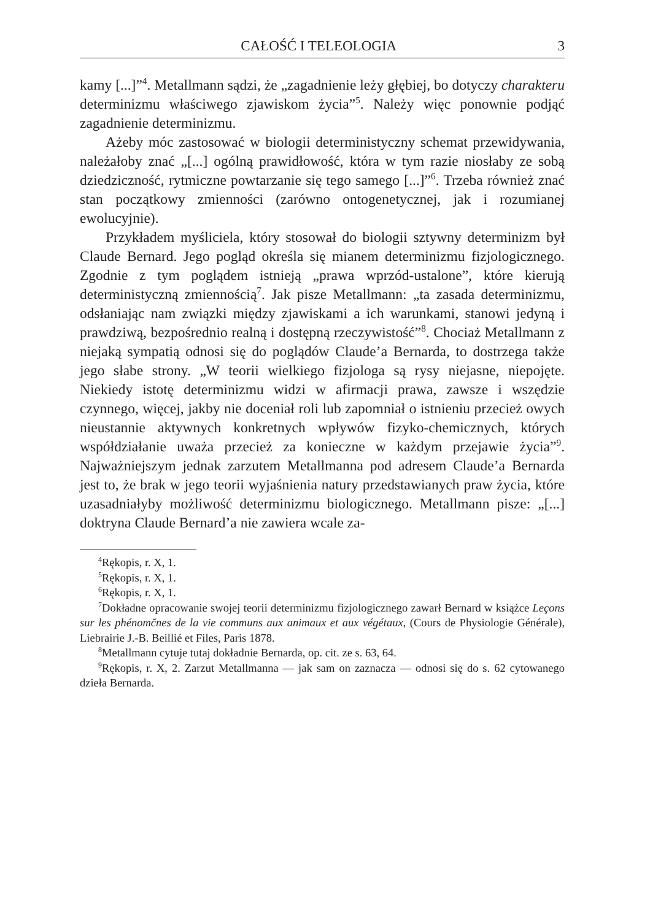CAŁOŚĆ I TELEOLOGIA 3
kamy [...]”<sup>4</sup>. Metallmann sądzi, że „zagadnienie leży głębiej, bo dotyczy charakteru determinizmu właściwego zjawiskom życia”<sup>5</sup>. Należy więc ponownie podjąć zagadnienie determinizmu.
Ażeby móc zastosować w biologii deterministyczny schemat przewidywania, należałoby znać „[...] ogólną prawidłowość, która w tym razie niosłaby ze sobą dziedziczność, rytmiczne powtarzanie się tego samego [...]”<sup>6</sup>. Trzeba również znać stan początkowy zmienności (zarówno ontogenetycznej, jak i rozumianej ewolucyjnie).
Przykładem myśliciela, który stosował do biologii sztywny determinizm był Claude Bernard. Jego pogląd określa się mianem determinizmu fizjologicznego. Zgodnie z tym poglądem istnieją „prawa wprzód-ustalone”, które kierują deterministyczną zmiennością<sup>7</sup>. Jak pisze Metallmann: „ta zasada determinizmu, odsłaniając nam związki między zjawiskami a ich warunkami, stanowi jedyną i prawdziwą, bezpośrednio realną i dostępną rzeczywistość”<sup>8</sup>. Chociaż Metallmann z niejaką sympatią odnosi się do poglądów Claude’a Bernarda, to dostrzega także jego słabe strony. „W teorii wielkiego fizjologa są rysy niejasne, niepojęte. Niekiedy istotę determinizmu widzi w afirmacji prawa, zawsze i wszędzie czynnego, więcej, jakby nie doceniał roli lub zapomniał o istnieniu przecież owych nieustannie aktywnych konkretnych wpływów fizyko-chemicznych, których współdziałanie uważa przecież za konieczne w każdym przejawie życia”<sup>9</sup>. Najważniejszym jednak zarzutem Metallmanna pod adresem Claude’a Bernarda jest to, że brak w jego teorii wyjaśnienia natury przedstawianych praw życia, które uzasadniałyby możliwość determinizmu biologicznego. Metallmann pisze: „[...] doktryna Claude Bernard’a nie zawiera wcale za-
<sup>4</sup> Rękopis, r. X, 1.
<sup>5</sup> Rękopis, r. X, 1.
<sup>6</sup> Rękopis, r. X, 1.
<sup>7</sup> Dokładne opracowanie swojej teorii determinizmu fizjologicznego zawarł Bernard w książce Leçons sur les phénomčnes de la vie communs aux animaux et aux végétaux, (Cours de Physiologie Générale), Liebrairie J.-B. Beillié et Files, Paris 1878.
<sup>8</sup> Metallmann cytuje tutaj dokładnie Bernarda, op. cit. ze s. 63, 64.
<sup>9</sup> Rękopis, r. X, 2. Zarzut Metallmanna — jak sam on zaznacza — odnosi się do s. 62 cytowanego dzieła Bernarda.